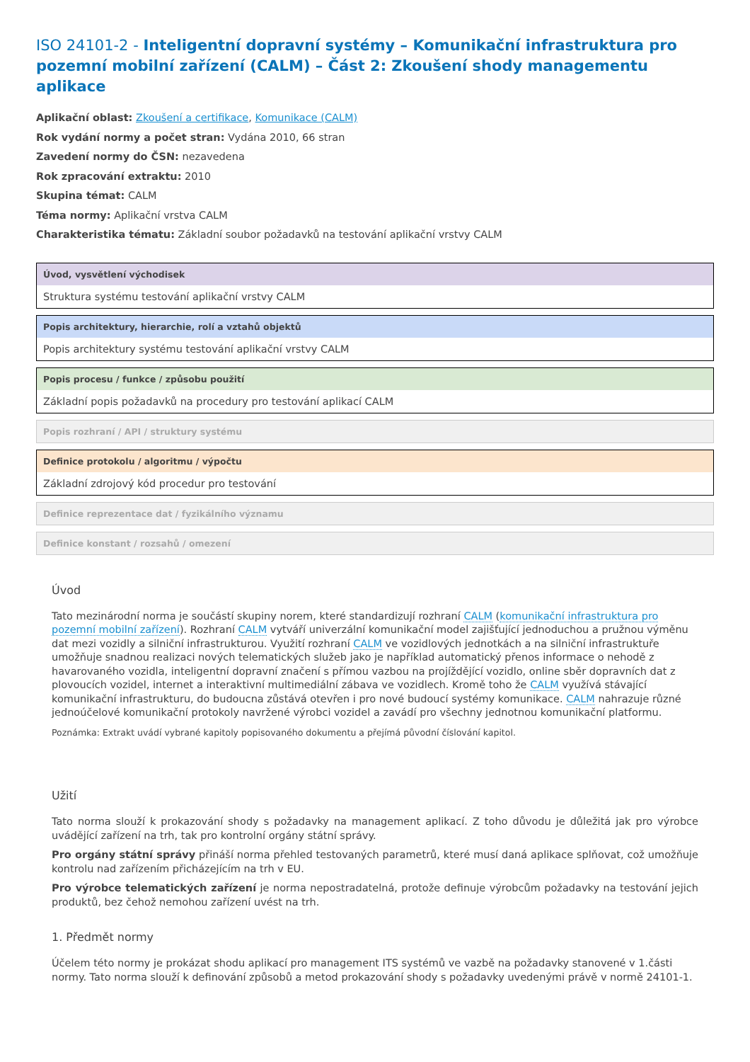ISO 24101-2 - Inteligentní dopravní systémy – Komunikační infrastruktura pro pozemní mobilní zařízení (CALM) – Část 2: Zkoušení shody managementu aplikace
Aplikační oblast: Zkoušení a certifikace, Komunikace (CALM)
Rok vydání normy a počet stran: Vydána 2010, 66 stran
Zavedení normy do ČSN: nezavedena
Rok zpracování extraktu: 2010
Skupina témat: CALM
Téma normy: Aplikační vrstva CALM
Charakteristika tématu: Základní soubor požadavků na testování aplikační vrstvy CALM
Úvod, vysvětlení východisek
Struktura systému testování aplikační vrstvy CALM
Popis architektury, hierarchie, rolí a vztahů objektů
Popis architektury systému testování aplikační vrstvy CALM
Popis procesu / funkce / způsobu použití
Základní popis požadavků na procedury pro testování aplikací CALM
Popis rozhraní / API / struktury systému
Definice protokolu / algoritmu / výpočtu
Základní zdrojový kód procedur pro testování
Definice reprezentace dat / fyzikálního významu
Definice konstant / rozsahů / omezení
Úvod
Tato mezinárodní norma je součástí skupiny norem, které standardizují rozhraní CALM (komunikační infrastruktura pro pozemní mobilní zařízení). Rozhraní CALM vytváří univerzální komunikační model zajišťující jednoduchou a pružnou výměnu dat mezi vozidly a silniční infrastrukturou. Využití rozhraní CALM ve vozidlových jednotkách a na silniční infrastruktuře umožňuje snadnou realizaci nových telematických služeb jako je například automatický přenos informace o nehodě z havarovaného vozidla, inteligentní dopravní značení s přímou vazbou na projíždějící vozidlo, online sběr dopravních dat z plovoucích vozidel, internet a interaktivní multimediální zábava ve vozidlech. Kromě toho že CALM využívá stávající komunikační infrastrukturu, do budoucna zůstává otevřen i pro nové budoucí systémy komunikace. CALM nahrazuje různé jednoúčelové komunikační protokoly navržené výrobci vozidel a zavádí pro všechny jednotnou komunikační platformu.
Poznámka: Extrakt uvádí vybrané kapitoly popisovaného dokumentu a přejímá původní číslování kapitol.
Užití
Tato norma slouží k prokazování shody s požadavky na management aplikací. Z toho důvodu je důležitá jak pro výrobce uvádějící zařízení na trh, tak pro kontrolní orgány státní správy.
Pro orgány státní správy přináší norma přehled testovaných parametrů, které musí daná aplikace splňovat, což umožňuje kontrolu nad zařízením přicházejícím na trh v EU.
Pro výrobce telematických zařízení je norma nepostradatelná, protože definuje výrobcům požadavky na testování jejich produktů, bez čehož nemohou zařízení uvést na trh.
1. Předmět normy
Účelem této normy je prokázat shodu aplikací pro management ITS systémů ve vazbě na požadavky stanovené v 1.části normy. Tato norma slouží k definování způsobů a metod prokazování shody s požadavky uvedenými právě v normě 24101-1.